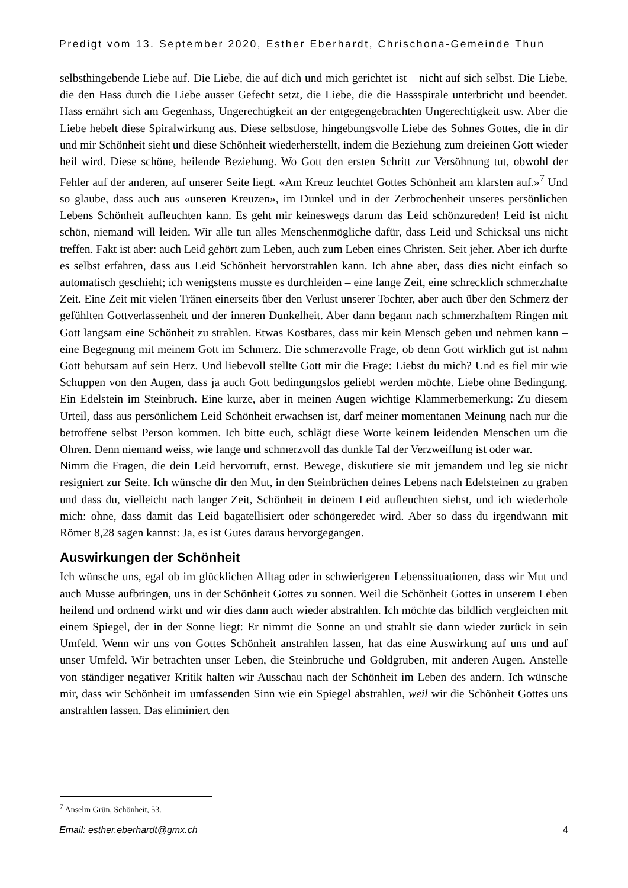Predigt vom 13. September 2020, Esther Eberhardt, Chrischona-Gemeinde Thun
selbsthingebende Liebe auf. Die Liebe, die auf dich und mich gerichtet ist – nicht auf sich selbst. Die Liebe, die den Hass durch die Liebe ausser Gefecht setzt, die Liebe, die die Hassspirale unterbricht und beendet. Hass ernährt sich am Gegenhass, Ungerechtigkeit an der entgegengebrachten Ungerechtigkeit usw. Aber die Liebe hebelt diese Spiralwirkung aus. Diese selbstlose, hingebungsvolle Liebe des Sohnes Gottes, die in dir und mir Schönheit sieht und diese Schönheit wiederherstellt, indem die Beziehung zum dreieinen Gott wieder heil wird. Diese schöne, heilende Beziehung. Wo Gott den ersten Schritt zur Versöhnung tut, obwohl der Fehler auf der anderen, auf unserer Seite liegt. «Am Kreuz leuchtet Gottes Schönheit am klarsten auf.»<sup>7</sup> Und so glaube, dass auch aus «unseren Kreuzen», im Dunkel und in der Zerbrochenheit unseres persönlichen Lebens Schönheit aufleuchten kann. Es geht mir keineswegs darum das Leid schönzureden! Leid ist nicht schön, niemand will leiden. Wir alle tun alles Menschenmögliche dafür, dass Leid und Schicksal uns nicht treffen. Fakt ist aber: auch Leid gehört zum Leben, auch zum Leben eines Christen. Seit jeher. Aber ich durfte es selbst erfahren, dass aus Leid Schönheit hervorstrahlen kann. Ich ahne aber, dass dies nicht einfach so automatisch geschieht; ich wenigstens musste es durchleiden – eine lange Zeit, eine schrecklich schmerzhafte Zeit. Eine Zeit mit vielen Tränen einerseits über den Verlust unserer Tochter, aber auch über den Schmerz der gefühlten Gottverlassenheit und der inneren Dunkelheit. Aber dann begann nach schmerzhaftem Ringen mit Gott langsam eine Schönheit zu strahlen. Etwas Kostbares, dass mir kein Mensch geben und nehmen kann – eine Begegnung mit meinem Gott im Schmerz. Die schmerzvolle Frage, ob denn Gott wirklich gut ist nahm Gott behutsam auf sein Herz. Und liebevoll stellte Gott mir die Frage: Liebst du mich? Und es fiel mir wie Schuppen von den Augen, dass ja auch Gott bedingungslos geliebt werden möchte. Liebe ohne Bedingung. Ein Edelstein im Steinbruch. Eine kurze, aber in meinen Augen wichtige Klammerbemerkung: Zu diesem Urteil, dass aus persönlichem Leid Schönheit erwachsen ist, darf meiner momentanen Meinung nach nur die betroffene selbst Person kommen. Ich bitte euch, schlägt diese Worte keinem leidenden Menschen um die Ohren. Denn niemand weiss, wie lange und schmerzvoll das dunkle Tal der Verzweiflung ist oder war.
Nimm die Fragen, die dein Leid hervorruft, ernst. Bewege, diskutiere sie mit jemandem und leg sie nicht resigniert zur Seite. Ich wünsche dir den Mut, in den Steinbrüchen deines Lebens nach Edelsteinen zu graben und dass du, vielleicht nach langer Zeit, Schönheit in deinem Leid aufleuchten siehst, und ich wiederhole mich: ohne, dass damit das Leid bagatellisiert oder schöngeredet wird. Aber so dass du irgendwann mit Römer 8,28 sagen kannst: Ja, es ist Gutes daraus hervorgegangen.
Auswirkungen der Schönheit
Ich wünsche uns, egal ob im glücklichen Alltag oder in schwierigeren Lebenssituationen, dass wir Mut und auch Musse aufbringen, uns in der Schönheit Gottes zu sonnen. Weil die Schönheit Gottes in unserem Leben heilend und ordnend wirkt und wir dies dann auch wieder abstrahlen. Ich möchte das bildlich vergleichen mit einem Spiegel, der in der Sonne liegt: Er nimmt die Sonne an und strahlt sie dann wieder zurück in sein Umfeld. Wenn wir uns von Gottes Schönheit anstrahlen lassen, hat das eine Auswirkung auf uns und auf unser Umfeld. Wir betrachten unser Leben, die Steinbrüche und Goldgruben, mit anderen Augen. Anstelle von ständiger negativer Kritik halten wir Ausschau nach der Schönheit im Leben des andern. Ich wünsche mir, dass wir Schönheit im umfassenden Sinn wie ein Spiegel abstrahlen, weil wir die Schönheit Gottes uns anstrahlen lassen. Das eliminiert den
<sup>7</sup> Anselm Grün, Schönheit, 53.
Email: esther.eberhardt@gmx.ch 4